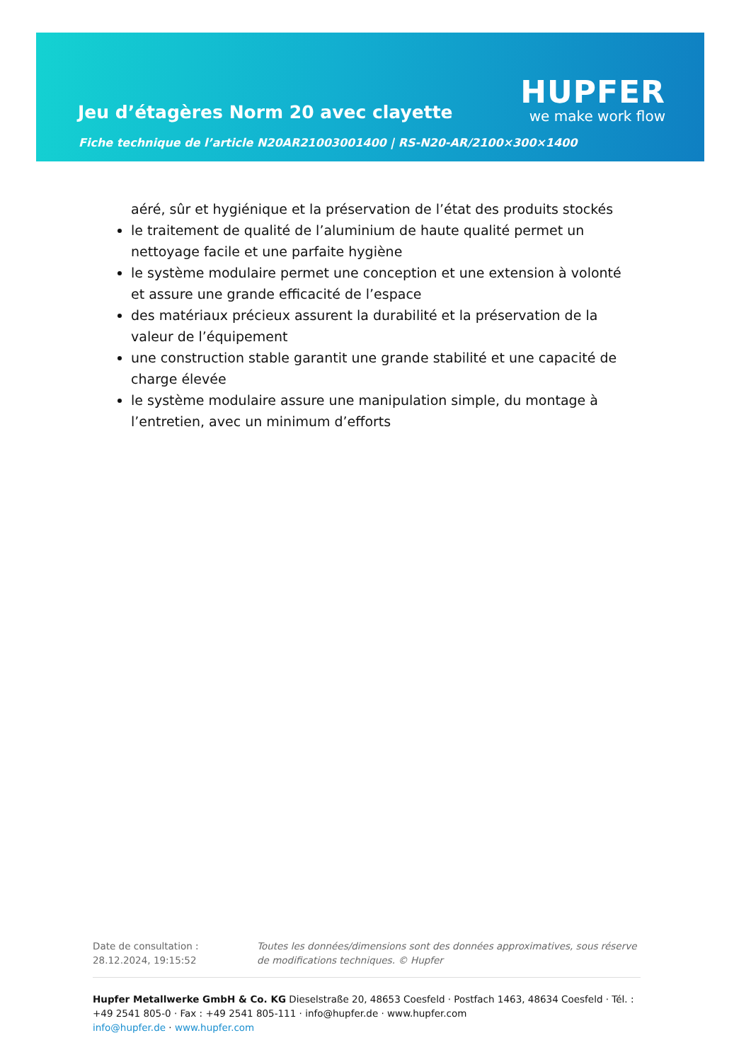Jeu d’étagères Norm 20 avec clayette
Fiche technique de l’article N20AR21003001400 | RS-N20-AR/2100×300×1400
HUPFER
we make work flow
aéré, sûr et hygiénique et la préservation de l’état des produits stockés
le traitement de qualité de l’aluminium de haute qualité permet un nettoyage facile et une parfaite hygiène
le système modulaire permet une conception et une extension à volonté et assure une grande efficacité de l’espace
des matériaux précieux assurent la durabilité et la préservation de la valeur de l’équipement
une construction stable garantit une grande stabilité et une capacité de charge élevée
le système modulaire assure une manipulation simple, du montage à l’entretien, avec un minimum d’efforts
Date de consultation : 28.12.2024, 19:15:52
Toutes les données/dimensions sont des données approximatives, sous réserve de modifications techniques. © Hupfer
Hupfer Metallwerke GmbH & Co. KG Dieselstraße 20, 48653 Coesfeld · Postfach 1463, 48634 Coesfeld · Tél. : +49 2541 805-0 · Fax : +49 2541 805-111 · info@hupfer.de · www.hupfer.com
info@hupfer.de · www.hupfer.com